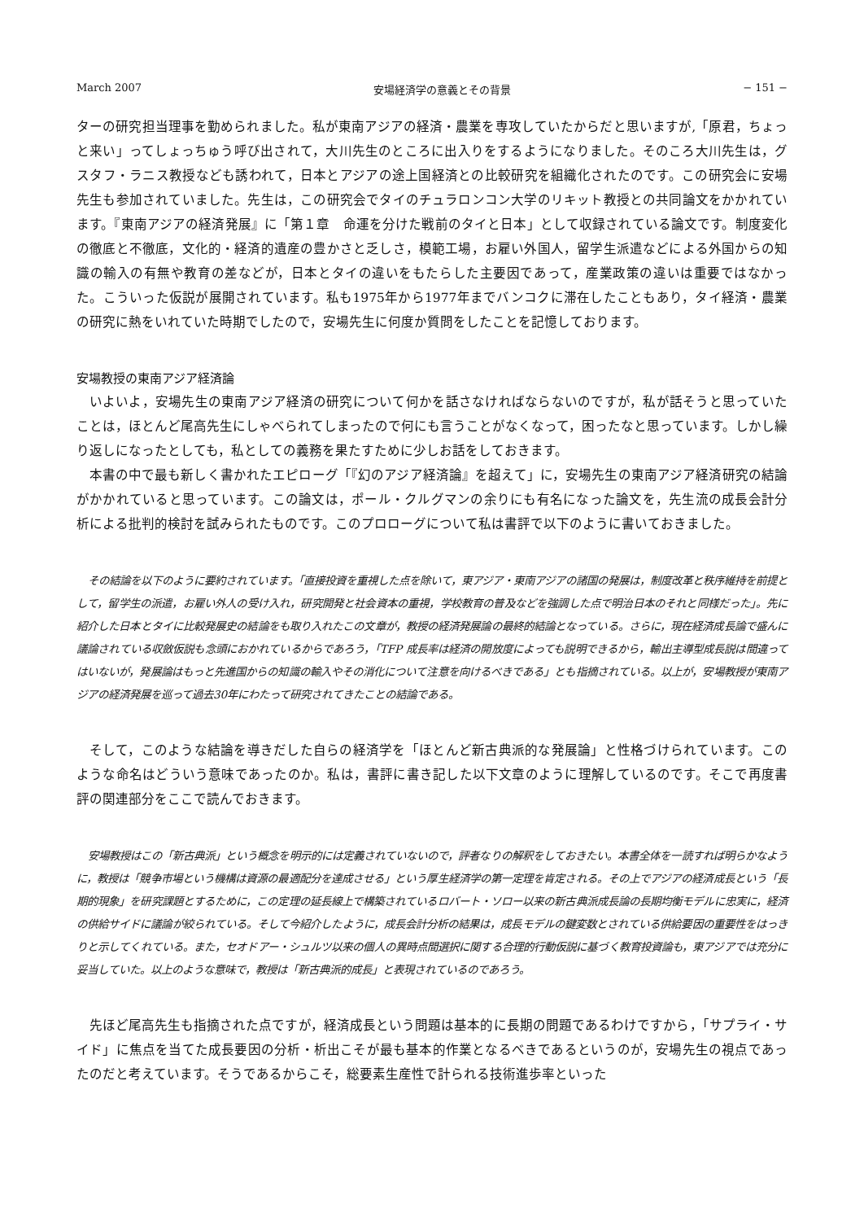March 2007 安場経済学の意義とその背景 − 151 −
ターの研究担当理事を勤められました。私が東南アジアの経済・農業を専攻していたからだと思いますが,「原君，ちょっと来い」ってしょっちゅう呼び出されて，大川先生のところに出入りをするようになりました。そのころ大川先生は，グスタフ・ラニス教授なども誘われて，日本とアジアの途上国経済との比較研究を組織化されたのです。この研究会に安場先生も参加されていました。先生は，この研究会でタイのチュラロンコン大学のリキット教授との共同論文をかかれています。『東南アジアの経済発展』に「第１章　命運を分けた戦前のタイと日本」として収録されている論文です。制度変化の徹底と不徹底，文化的・経済的遺産の豊かさと乏しさ，模範工場，お雇い外国人，留学生派遣などによる外国からの知識の輸入の有無や教育の差などが，日本とタイの違いをもたらした主要因であって，産業政策の違いは重要ではなかった。こういった仮説が展開されています。私も1975年から1977年までバンコクに滞在したこともあり，タイ経済・農業の研究に熱をいれていた時期でしたので，安場先生に何度か質問をしたことを記憶しております。
安場教授の東南アジア経済論
いよいよ，安場先生の東南アジア経済の研究について何かを話さなければならないのですが，私が話そうと思っていたことは，ほとんど尾高先生にしゃべられてしまったので何にも言うことがなくなって，困ったなと思っています。しかし繰り返しになったとしても，私としての義務を果たすために少しお話をしておきます。
本書の中で最も新しく書かれたエピローグ「『幻のアジア経済論』を超えて」に，安場先生の東南アジア経済研究の結論がかかれていると思っています。この論文は，ポール・クルグマンの余りにも有名になった論文を，先生流の成長会計分析による批判的検討を試みられたものです。このプロローグについて私は書評で以下のように書いておきました。
その結論を以下のように要約されています。「直接投資を重視した点を除いて，東アジア・東南アジアの諸国の発展は，制度改革と秩序維持を前提として，留学生の派遣，お雇い外人の受け入れ，研究開発と社会資本の重視，学校教育の普及などを強調した点で明治日本のそれと同様だった」。先に紹介した日本とタイに比較発展史の結論をも取り入れたこの文章が，教授の経済発展論の最終的結論となっている。さらに，現在経済成長論で盛んに議論されている収斂仮説も念頭におかれているからであろう，「TFP 成長率は経済の開放度によっても説明できるから，輸出主導型成長説は間違ってはいないが，発展論はもっと先進国からの知識の輸入やその消化について注意を向けるべきである」とも指摘されている。以上が，安場教授が東南アジアの経済発展を巡って過去30年にわたって研究されてきたことの結論である。
そして，このような結論を導きだした自らの経済学を「ほとんど新古典派的な発展論」と性格づけられています。このような命名はどういう意味であったのか。私は，書評に書き記した以下文章のように理解しているのです。そこで再度書評の関連部分をここで読んでおきます。
安場教授はこの「新古典派」という概念を明示的には定義されていないので，評者なりの解釈をしておきたい。本書全体を一読すれば明らかなように，教授は「競争市場という機構は資源の最適配分を達成させる」という厚生経済学の第一定理を肯定される。その上でアジアの経済成長という「長期的現象」を研究課題とするために，この定理の延長線上で構築されているロバート・ソロー以来の新古典派成長論の長期均衡モデルに忠実に，経済の供給サイドに議論が絞られている。そして今紹介したように，成長会計分析の結果は，成長モデルの鍵変数とされている供給要因の重要性をはっきりと示してくれている。また，セオドアー・シュルツ以来の個人の異時点間選択に関する合理的行動仮説に基づく教育投資論も，東アジアでは充分に妥当していた。以上のような意味で，教授は「新古典派的成長」と表現されているのであろう。
先ほど尾高先生も指摘された点ですが，経済成長という問題は基本的に長期の問題であるわけですから，「サプライ・サイド」に焦点を当てた成長要因の分析・析出こそが最も基本的作業となるべきであるというのが，安場先生の視点であったのだと考えています。そうであるからこそ，総要素生産性で計られる技術進歩率といった